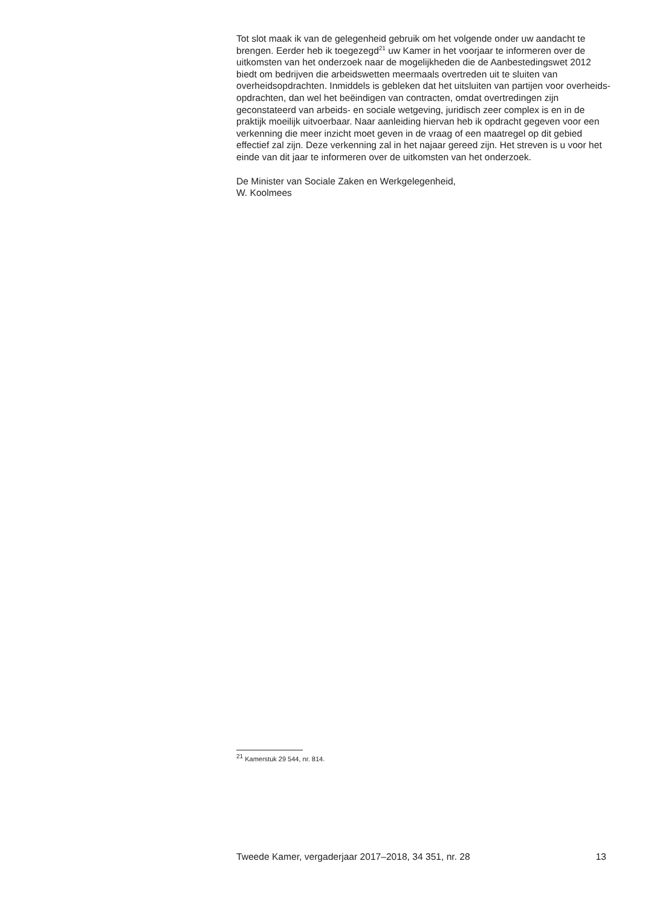Tot slot maak ik van de gelegenheid gebruik om het volgende onder uw aandacht te brengen. Eerder heb ik toegezegd<sup>21</sup> uw Kamer in het voorjaar te informeren over de uitkomsten van het onderzoek naar de mogelijk­heden die de Aanbestedingswet 2012 biedt om bedrijven die arbeids­wetten meermaals overtreden uit te sluiten van overheidsopdrachten. Inmiddels is gebleken dat het uitsluiten van partijen voor overheids­opdrachten, dan wel het beëindigen van contracten, omdat overtredingen zijn geconstateerd van arbeids- en sociale wetgeving, juridisch zeer complex is en in de praktijk moeilijk uitvoerbaar. Naar aanleiding hiervan heb ik opdracht gegeven voor een verkenning die meer inzicht moet geven in de vraag of een maatregel op dit gebied effectief zal zijn. Deze verkenning zal in het najaar gereed zijn. Het streven is u voor het einde van dit jaar te informeren over de uitkomsten van het onderzoek.
De Minister van Sociale Zaken en Werkgelegenheid,
W. Koolmees
<sup>21</sup> Kamerstuk 29 544, nr. 814.
Tweede Kamer, vergaderjaar 2017–2018, 34 351, nr. 28 13